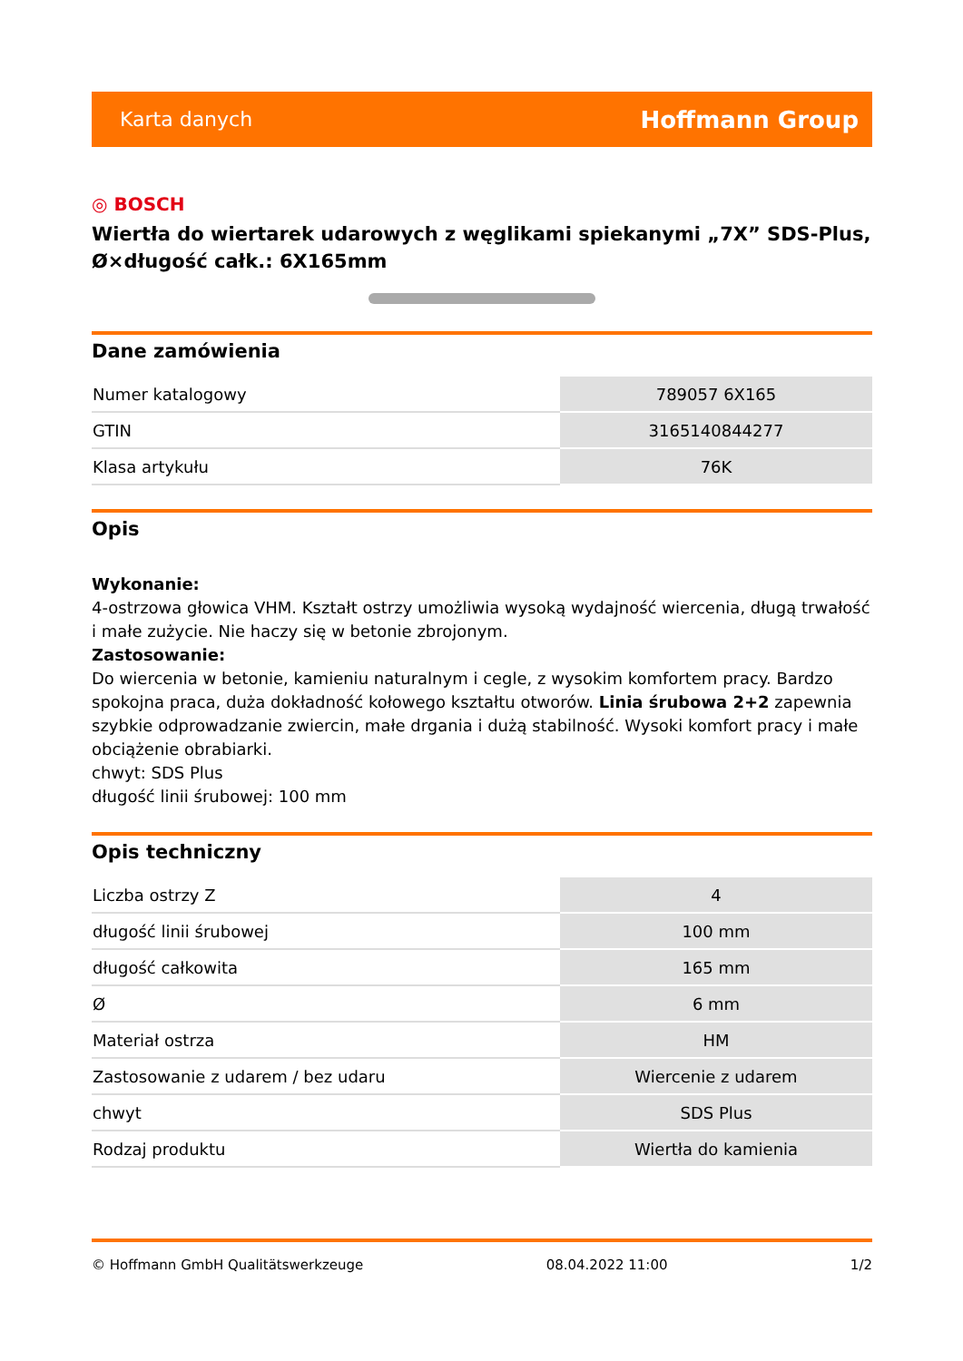Karta danych Hoffmann Group
◎ BOSCH
Wiertła do wiertarek udarowych z węglikami spiekanymi „7X” SDS-Plus, Ø×długość całk.: 6X165mm
Dane zamówienia
| Numer katalogowy | 789057 6X165 |
| GTIN | 3165140844277 |
| Klasa artykułu | 76K |
Opis
Wykonanie:
4-ostrzowa głowica VHM. Kształt ostrzy umożliwia wysoką wydajność wiercenia, długą trwałość i małe zużycie. Nie haczy się w betonie zbrojonym.
Zastosowanie:
Do wiercenia w betonie, kamieniu naturalnym i cegle, z wysokim komfortem pracy. Bardzo spokojna praca, duża dokładność kołowego kształtu otworów. Linia śrubowa 2+2 zapewnia szybkie odprowadzanie zwiercin, małe drgania i dużą stabilność. Wysoki komfort pracy i małe obciążenie obrabiarki.
chwyt: SDS Plus
długość linii śrubowej: 100 mm
Opis techniczny
| Liczba ostrzy Z | 4 |
| długość linii śrubowej | 100 mm |
| długość całkowita | 165 mm |
| Ø | 6 mm |
| Materiał ostrza | HM |
| Zastosowanie z udarem / bez udaru | Wiercenie z udarem |
| chwyt | SDS Plus |
| Rodzaj produktu | Wiertła do kamienia |
© Hoffmann GmbH Qualitätswerkzeuge 08.04.2022 11:00 1/2